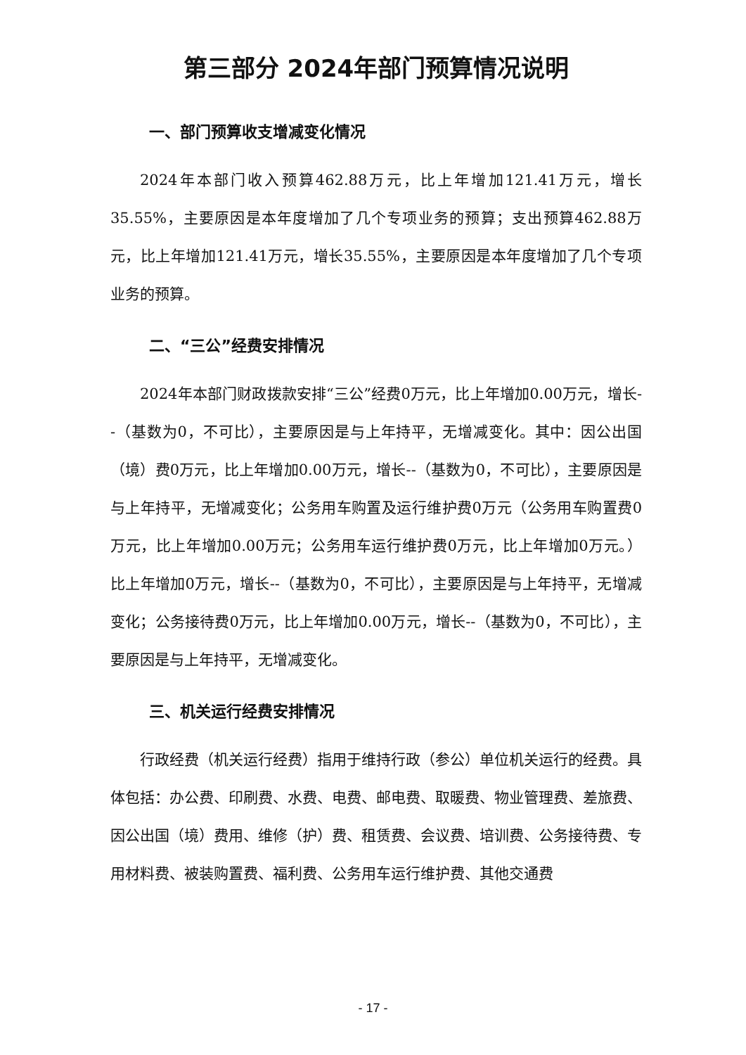第三部分 2024年部门预算情况说明
一、部门预算收支增减变化情况
2024年本部门收入预算462.88万元，比上年增加121.41万元，增长35.55%，主要原因是本年度增加了几个专项业务的预算；支出预算462.88万元，比上年增加121.41万元，增长35.55%，主要原因是本年度增加了几个专项业务的预算。
二、“三公”经费安排情况
2024年本部门财政拨款安排“三公”经费0万元，比上年增加0.00万元，增长--（基数为0，不可比），主要原因是与上年持平，无增减变化。其中：因公出国（境）费0万元，比上年增加0.00万元，增长--（基数为0，不可比），主要原因是与上年持平，无增减变化；公务用车购置及运行维护费0万元（公务用车购置费0万元，比上年增加0.00万元；公务用车运行维护费0万元，比上年增加0万元。）比上年增加0万元，增长--（基数为0，不可比），主要原因是与上年持平，无增减变化；公务接待费0万元，比上年增加0.00万元，增长--（基数为0，不可比），主要原因是与上年持平，无增减变化。
三、机关运行经费安排情况
行政经费（机关运行经费）指用于维持行政（参公）单位机关运行的经费。具体包括：办公费、印刷费、水费、电费、邮电费、取暖费、物业管理费、差旅费、因公出国（境）费用、维修（护）费、租赁费、会议费、培训费、公务接待费、专用材料费、被装购置费、福利费、公务用车运行维护费、其他交通费
- 17 -